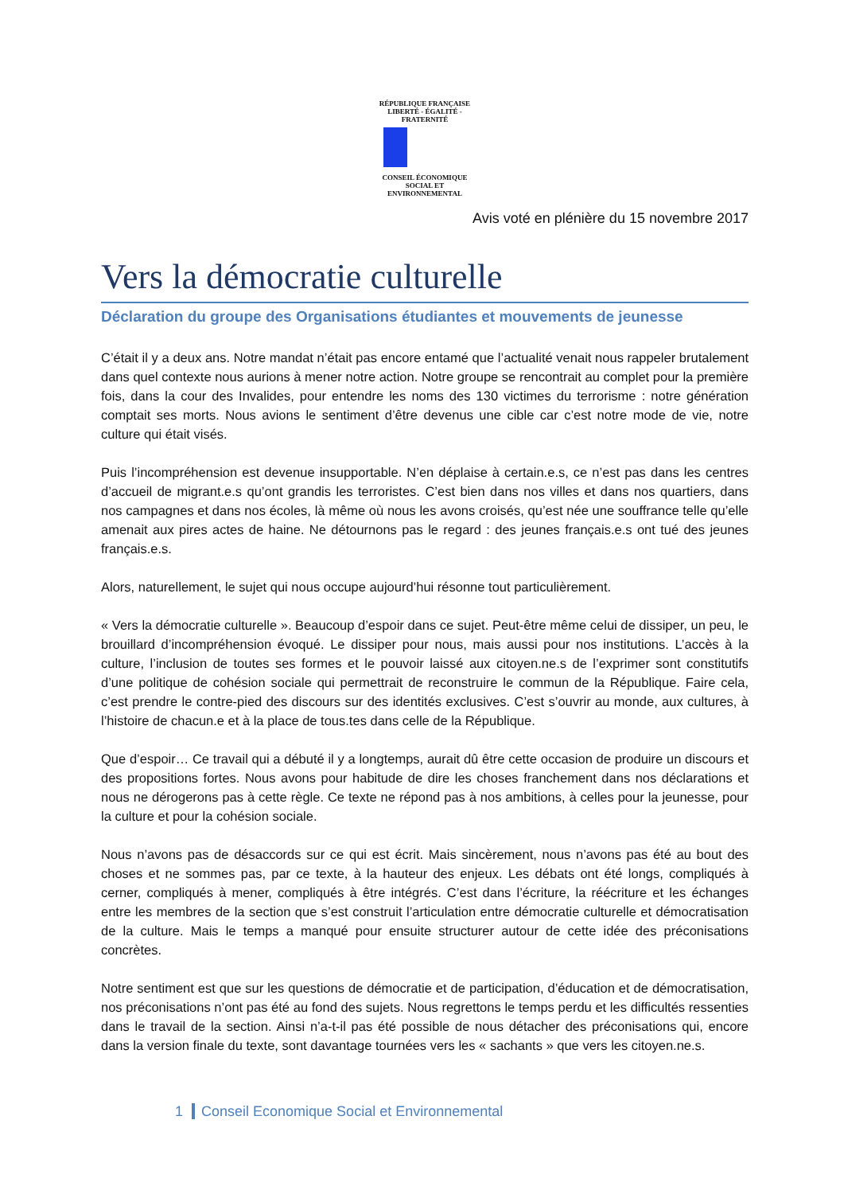RÉPUBLIQUE FRANÇAISE
LIBERTÉ - ÉGALITÉ - FRATERNITÉ
CONSEIL ÉCONOMIQUE
SOCIAL ET ENVIRONNEMENTAL
Avis voté en plénière du 15 novembre 2017
Vers la démocratie culturelle
Déclaration du groupe des Organisations étudiantes et mouvements de jeunesse
C’était il y a deux ans. Notre mandat n’était pas encore entamé que l’actualité venait nous rappeler brutalement dans quel contexte nous aurions à mener notre action. Notre groupe se rencontrait au complet pour la première fois, dans la cour des Invalides, pour entendre les noms des 130 victimes du terrorisme : notre génération comptait ses morts. Nous avions le sentiment d’être devenus une cible car c’est notre mode de vie, notre culture qui était visés.
Puis l’incompréhension est devenue insupportable. N’en déplaise à certain.e.s, ce n’est pas dans les centres d’accueil de migrant.e.s qu’ont grandis les terroristes. C’est bien dans nos villes et dans nos quartiers, dans nos campagnes et dans nos écoles, là même où nous les avons croisés, qu’est née une souffrance telle qu’elle amenait aux pires actes de haine. Ne détournons pas le regard : des jeunes français.e.s ont tué des jeunes français.e.s.
Alors, naturellement, le sujet qui nous occupe aujourd’hui résonne tout particulièrement.
« Vers la démocratie culturelle ». Beaucoup d’espoir dans ce sujet. Peut-être même celui de dissiper, un peu, le brouillard d’incompréhension évoqué. Le dissiper pour nous, mais aussi pour nos institutions. L’accès à la culture, l’inclusion de toutes ses formes et le pouvoir laissé aux citoyen.ne.s de l’exprimer sont constitutifs d’une politique de cohésion sociale qui permettrait de reconstruire le commun de la République. Faire cela, c’est prendre le contre-pied des discours sur des identités exclusives. C’est s’ouvrir au monde, aux cultures, à l’histoire de chacun.e et à la place de tous.tes dans celle de la République.
Que d’espoir… Ce travail qui a débuté il y a longtemps, aurait dû être cette occasion de produire un discours et des propositions fortes. Nous avons pour habitude de dire les choses franchement dans nos déclarations et nous ne dérogerons pas à cette règle. Ce texte ne répond pas à nos ambitions, à celles pour la jeunesse, pour la culture et pour la cohésion sociale.
Nous n’avons pas de désaccords sur ce qui est écrit. Mais sincèrement, nous n’avons pas été au bout des choses et ne sommes pas, par ce texte, à la hauteur des enjeux. Les débats ont été longs, compliqués à cerner, compliqués à mener, compliqués à être intégrés. C’est dans l’écriture, la réécriture et les échanges entre les membres de la section que s’est construit l’articulation entre démocratie culturelle et démocratisation de la culture. Mais le temps a manqué pour ensuite structurer autour de cette idée des préconisations concrètes.
Notre sentiment est que sur les questions de démocratie et de participation, d’éducation et de démocratisation, nos préconisations n’ont pas été au fond des sujets. Nous regrettons le temps perdu et les difficultés ressenties dans le travail de la section. Ainsi n’a-t-il pas été possible de nous détacher des préconisations qui, encore dans la version finale du texte, sont davantage tournées vers les « sachants » que vers les citoyen.ne.s.
1 Conseil Economique Social et Environnemental